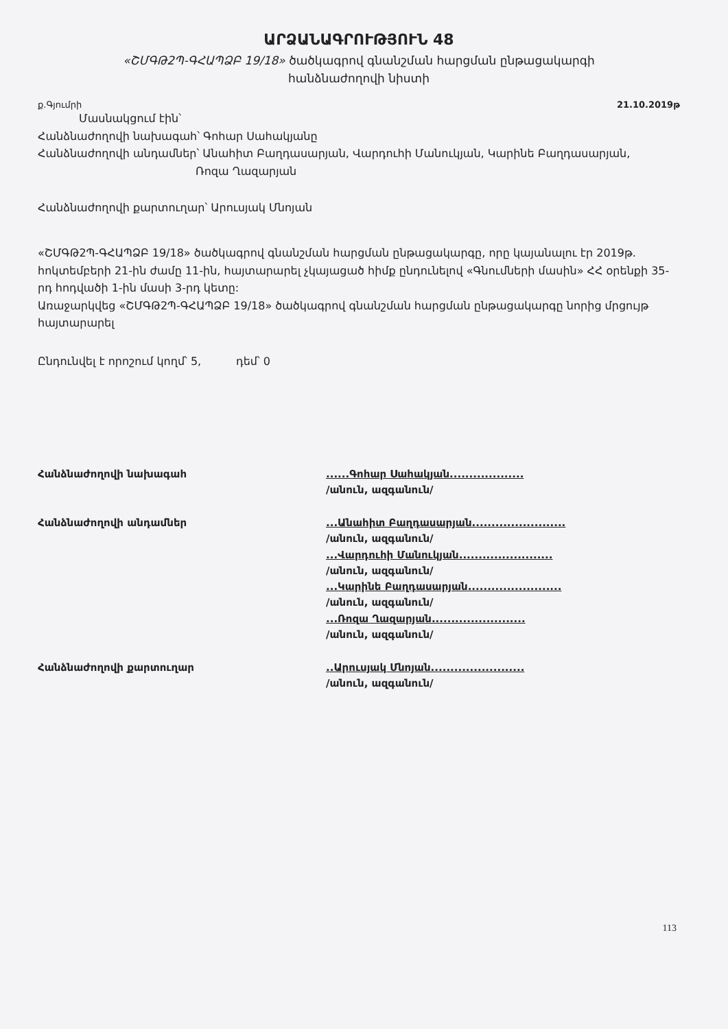ԱՐՁԱՆԱԳՐՈՒԹՅՈՒՆ 48
«ՇՄԳԹ2Պ-ԳՀԱՊՁԲ 19/18» ծածկագրով գնանշման հարցման ընթացակարգի
հանձնաժողովի նիստի
ք.Գյումրի 21.10.2019թ
Մասնակցում էին՝
Հանձնաժողովի նախագահ՝ Գոհար Սահակյանը
Հանձնաժողովի անդամներ՝ Անահիտ Բաղդասարյան, Վարդուհի Մանուկյան, Կարինե Բաղդասարյան,
Ռոզա Ղազարյան
Հանձնաժողովի քարտուղար՝ Արուսյակ Մնոյան
«ՇՄԳԹ2Պ-ԳՀԱՊՁԲ 19/18» ծածկագրով գնանշման հարցման ընթացակարգը, որը կայանալու էր 2019թ. հոկտեմբերի 21-ին ժամը 11-ին, հայտարարել չկայացած հիմք ընդունելով «Գնումների մասին» ՀՀ օրենքի 35-րդ հոդվածի 1-ին մասի 3-րդ կետը:
Առաջարկվեց «ՇՄԳԹ2Պ-ԳՀԱՊՁԲ 19/18» ծածկագրով գնանշման հարցման ընթացակարգը նորից մրցույթ հայտարարել
Ընդունվել է որոշում կողմ՝ 5, դեմ՝ 0
Հանձնաժողովի նախագահ
......Գոհար Սահակյան...................
/անուն, ազգանուն/
Հանձնաժողովի անդամներ
...Անահիտ Բաղդասարյան........................
/անուն, ազգանուն/
...Վարդուհի Մանուկյան........................
/անուն, ազգանուն/
...Կարինե Բաղդասարյան........................
/անուն, ազգանուն/
...Ռոզա Ղազարյան........................
/անուն, ազգանուն/
Հանձնաժողովի քարտուղար
..Արուսյակ Մնոյան........................
/անուն, ազգանուն/
113